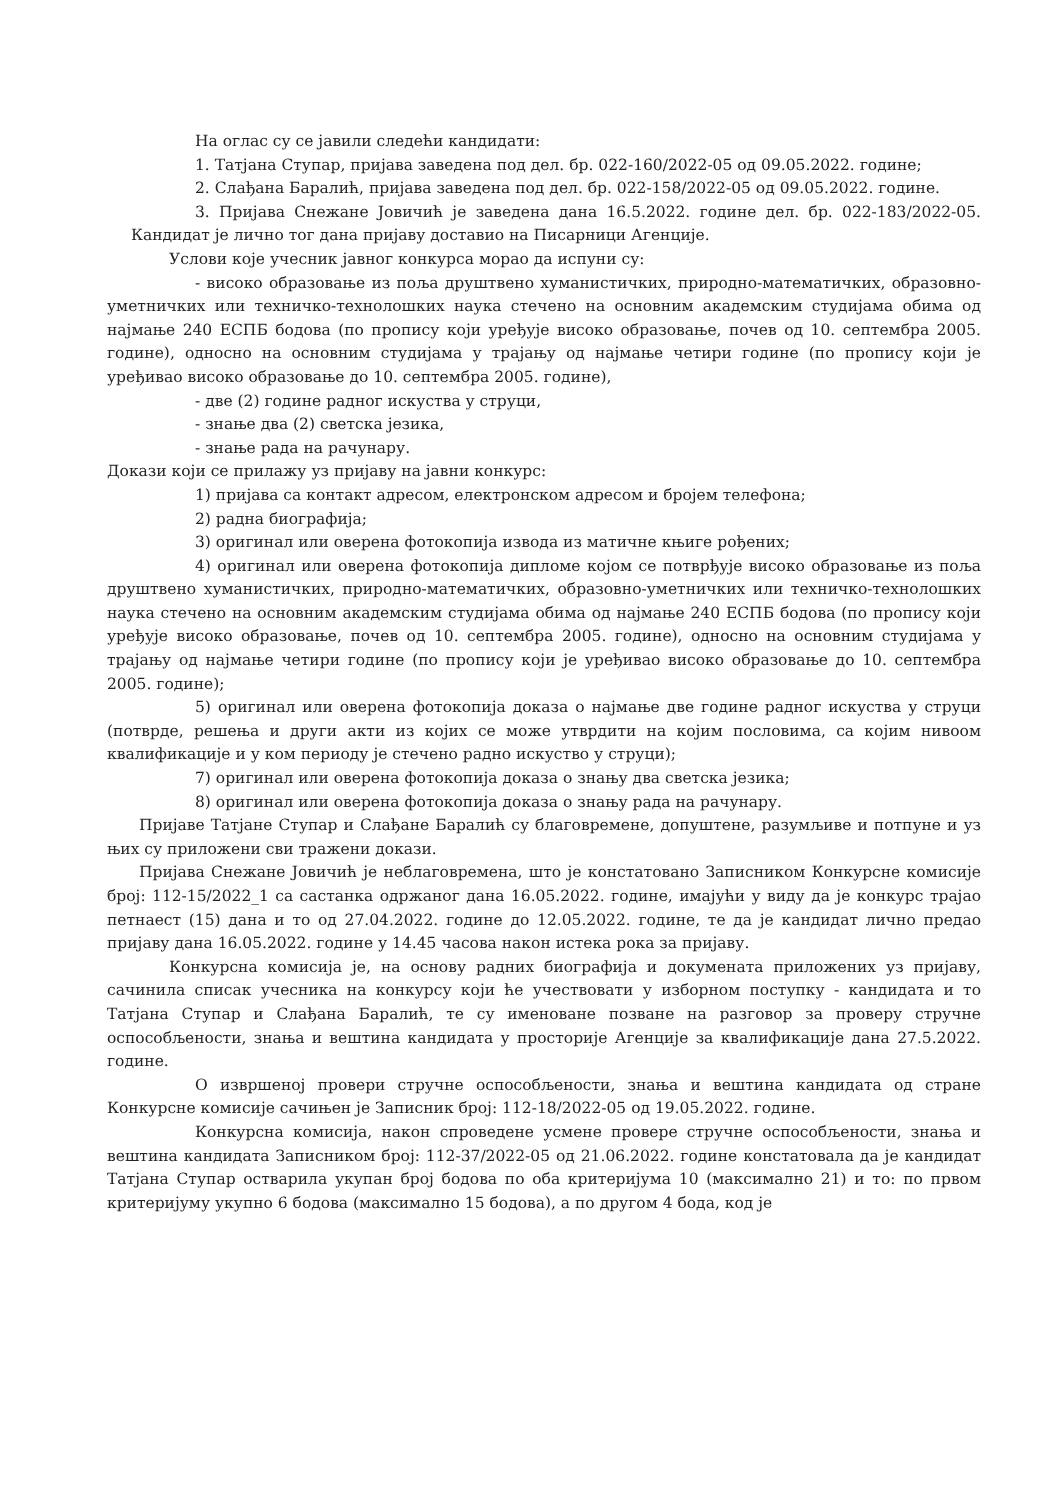На оглас су се јавили следећи кандидати:
1. Татјана Ступар, пријава заведена под дел. бр. 022-160/2022-05 од 09.05.2022. године;
2. Слађана Баралић, пријава заведена под дел. бр. 022-158/2022-05 од 09.05.2022. године.
3. Пријава Снежане Јовичић је заведена дана 16.5.2022. године дел. бр. 022-183/2022-05. Кандидат је лично тог дана пријаву доставио на Писарници Агенције.
Услови које учесник јавног конкурса морао да испуни су:
- високо образовање из поља друштвено хуманистичких, природно-математичких, образовно-уметничких или техничко-технолошких наука стечено на основним академским студијама обима од најмање 240 ЕСПБ бодова (по пропису који уређује високо образовање, почев од 10. септембра 2005. године), односно на основним студијама у трајању од најмање четири године (по пропису који је уређивао високо образовање до 10. септембра 2005. године),
- две (2) године радног искуства у струци,
- знање два (2) светска језика,
- знање рада на рачунару.
Докази који се прилажу уз пријаву на јавни конкурс:
1) пријава са контакт адресом, електронском адресом и бројем телефона;
2) радна биографија;
3) оригинал или оверена фотокопија извода из матичне књиге рођених;
4) оригинал или оверена фотокопија дипломе којом се потврђује високо образовање из поља друштвено хуманистичких, природно-математичких, образовно-уметничких или техничко-технолошких наука стечено на основним академским студијама обима од најмање 240 ЕСПБ бодова (по пропису који уређује високо образовање, почев од 10. септембра 2005. године), односно на основним студијама у трајању од најмање четири године (по пропису који је уређивао високо образовање до 10. септембра 2005. године);
5) оригинал или оверена фотокопија доказа о најмање две године радног искуства у струци (потврде, решења и други акти из којих се може утврдити на којим пословима, са којим нивоом квалификације и у ком периоду је стечено радно искуство у струци);
7) оригинал или оверена фотокопија доказа о знању два светска језика;
8) оригинал или оверена фотокопија доказа о знању рада на рачунару.
Пријаве Татјане Ступар и Слађане Баралић су благовремене, допуштене, разумљиве и потпуне и уз њих су приложени сви тражени докази.
Пријава Снежане Јовичић је неблаговремена, што је констатовано Записником Конкурсне комисије број: 112-15/2022_1 са састанка одржаног дана 16.05.2022. године, имајући у виду да је конкурс трајао петнаест (15) дана и то од 27.04.2022. године до 12.05.2022. године, те да је кандидат лично предао пријаву дана 16.05.2022. године у 14.45 часова након истека рока за пријаву.
Конкурсна комисија је, на основу радних биографија и докумената приложених уз пријаву, сачинила списак учесника на конкурсу који ће учествовати у изборном поступку - кандидата и то Татјана Ступар и Слађана Баралић, те су именоване позване на разговор за проверу стручне оспособљености, знања и вештина кандидата у просторије Агенције за квалификације дана 27.5.2022. године.
О извршеној провери стручне оспособљености, знања и вештина кандидата од стране Конкурсне комисије сачињен је Записник број: 112-18/2022-05 од 19.05.2022. године.
Конкурсна комисија, након спроведене усмене провере стручне оспособљености, знања и вештина кандидата Записником број: 112-37/2022-05 од 21.06.2022. године констатовала да је кандидат Татјана Ступар остварила укупан број бодова по оба критеријума 10 (максимално 21) и то: по првом критеријуму укупно 6 бодова (максимално 15 бодова), а по другом 4 бода, код је